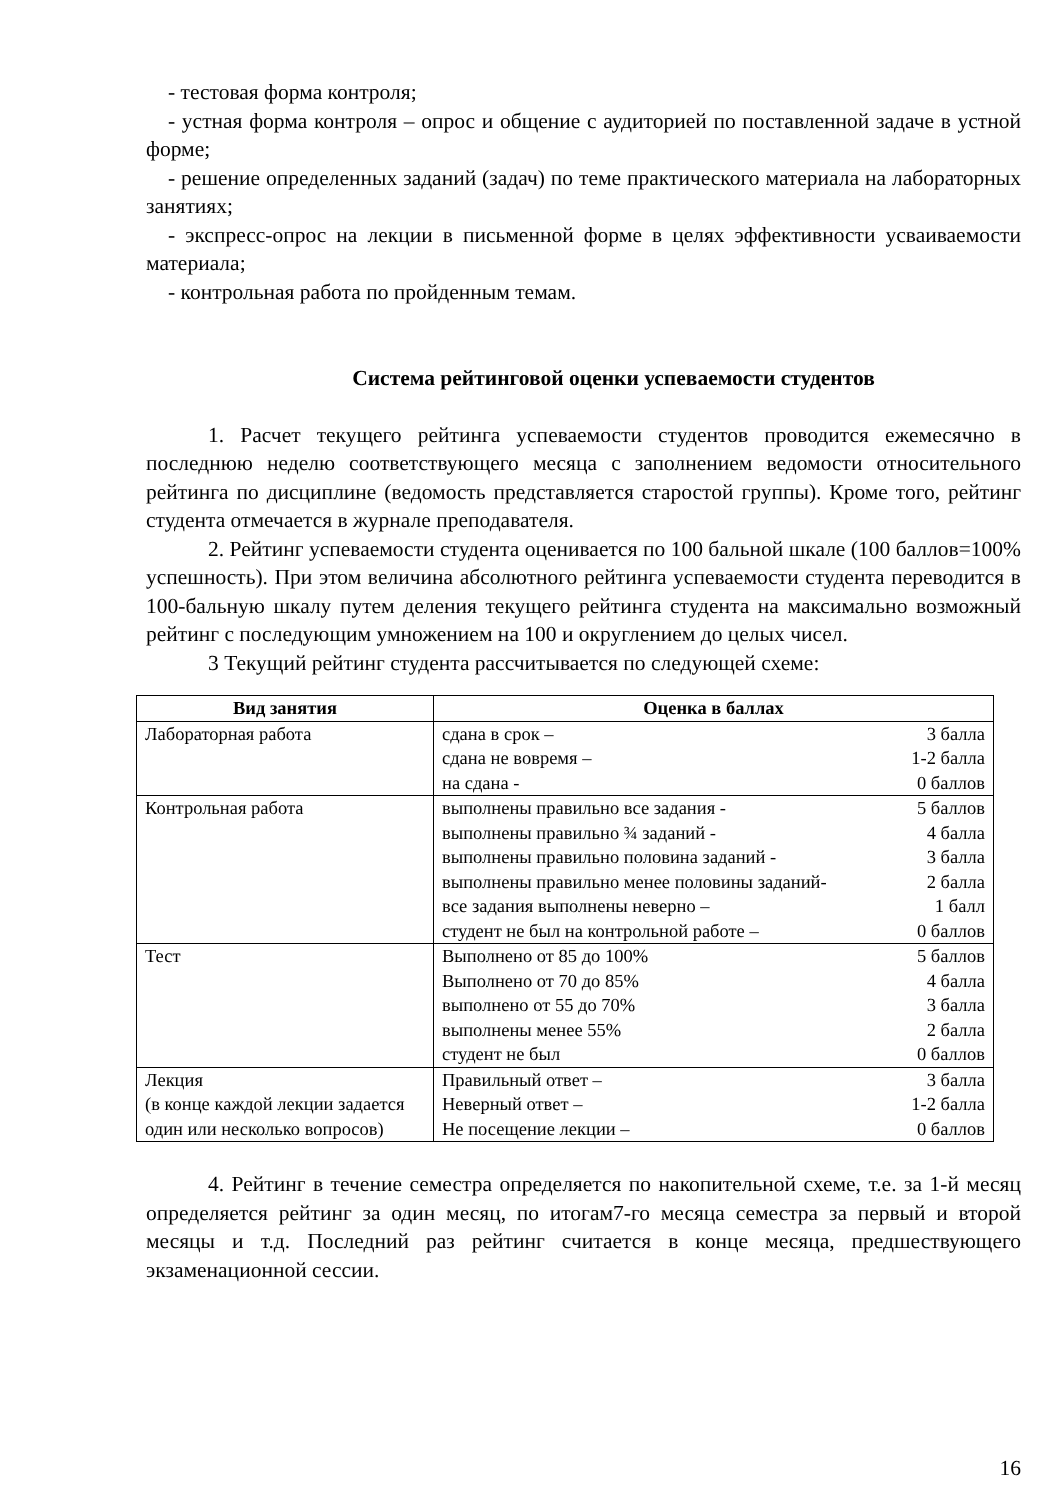- тестовая форма контроля;
- устная форма контроля – опрос и общение с аудиторией по поставленной задаче в устной форме;
- решение определенных заданий (задач) по теме практического материала на лабораторных занятиях;
- экспресс-опрос на лекции в письменной форме в целях эффективности усваиваемости материала;
- контрольная работа по пройденным темам.
Система рейтинговой оценки успеваемости студентов
1. Расчет текущего рейтинга успеваемости студентов проводится ежемесячно в последнюю неделю соответствующего месяца с заполнением ведомости относительного рейтинга по дисциплине (ведомость представляется старостой группы). Кроме того, рейтинг студента отмечается в журнале преподавателя.
2. Рейтинг успеваемости студента оценивается по 100 бальной шкале (100 баллов=100% успешность). При этом величина абсолютного рейтинга успеваемости студента переводится в 100-бальную шкалу путем деления текущего рейтинга студента на максимально возможный рейтинг с последующим умножением на 100 и округлением до целых чисел.
3 Текущий рейтинг студента рассчитывается по следующей схеме:
| Вид занятия | Оценка в баллах |
| --- | --- |
| Лабораторная работа | сдана в срок – 3 балла сдана не вовремя – 1-2 балла на сдана - 0 баллов |
| Контрольная работа | выполнены правильно все задания - 5 баллов выполнены правильно ¾ заданий - 4 балла выполнены правильно половина заданий - 3 балла выполнены правильно менее половины заданий- 2 балла все задания выполнены неверно – 1 балл студент не был на контрольной работе – 0 баллов |
| Тест | Выполнено от 85 до 100% 5 баллов Выполнено от 70 до 85% 4 балла выполнено от 55 до 70% 3 балла выполнены менее 55% 2 балла студент не был 0 баллов |
| Лекция (в конце каждой лекции задается один или несколько вопросов) | Правильный ответ – 3 балла Неверный ответ – 1-2 балла Не посещение лекции – 0 баллов |
4. Рейтинг в течение семестра определяется по накопительной схеме, т.е. за 1-й месяц определяется рейтинг за один месяц, по итогам7-го месяца семестра за первый и второй месяцы и т.д. Последний раз рейтинг считается в конце месяца, предшествующего экзаменационной сессии.
16